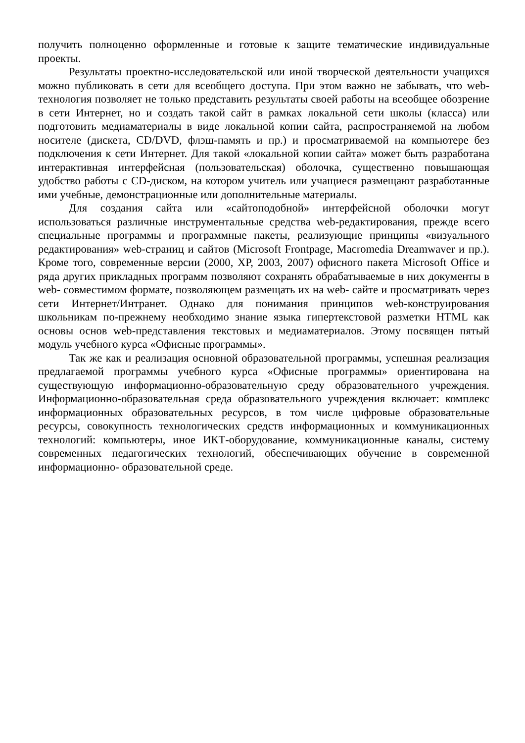получить полноценно оформленные и готовые к защите тематические индивидуальные проекты.
Результаты проектно-исследовательской или иной творческой деятельности учащихся можно публиковать в сети для всеобщего доступа. При этом важно не забывать, что web- технология позволяет не только представить результаты своей работы на всеобщее обозрение в сети Интернет, но и создать такой сайт в рамках локальной сети школы (класса) или подготовить медиаматериалы в виде локальной копии сайта, распространяемой на любом носителе (дискета, CD/DVD, флэш-память и пр.) и просматриваемой на компьютере без подключения к сети Интернет. Для такой «локальной копии сайта» может быть разработана интерактивная интерфейсная (пользовательская) оболочка, существенно повышающая удобство работы с CD-диском, на котором учитель или учащиеся размещают разработанные ими учебные, демонстрационные или дополнительные материалы.
Для создания сайта или «сайтоподобной» интерфейсной оболочки могут использоваться различные инструментальные средства web-редактирования, прежде всего специальные программы и программные пакеты, реализующие принципы «визуального редактирования» web-страниц и сайтов (Microsoft Frontpage, Macromedia Dreamwaver и пр.). Кроме того, современные версии (2000, XP, 2003, 2007) офисного пакета Microsoft Office и ряда других прикладных программ позволяют сохранять обрабатываемые в них документы в web- совместимом формате, позволяющем размещать их на web- сайте и просматривать через сети Интернет/Интранет. Однако для понимания принципов web-конструирования школьникам по-прежнему необходимо знание языка гипертекстовой разметки HTML как основы основ web-представления текстовых и медиаматериалов. Этому посвящен пятый модуль учебного курса «Офисные программы».
Так же как и реализация основной образовательной программы, успешная реализация предлагаемой программы учебного курса «Офисные программы» ориентирована на существующую информационно-образовательную среду образовательного учреждения. Информационно-образовательная среда образовательного учреждения включает: комплекс информационных образовательных ресурсов, в том числе цифровые образовательные ресурсы, совокупность технологических средств информационных и коммуникационных технологий: компьютеры, иное ИКТ-оборудование, коммуникационные каналы, систему современных педагогических технологий, обеспечивающих обучение в современной информационно- образовательной среде.